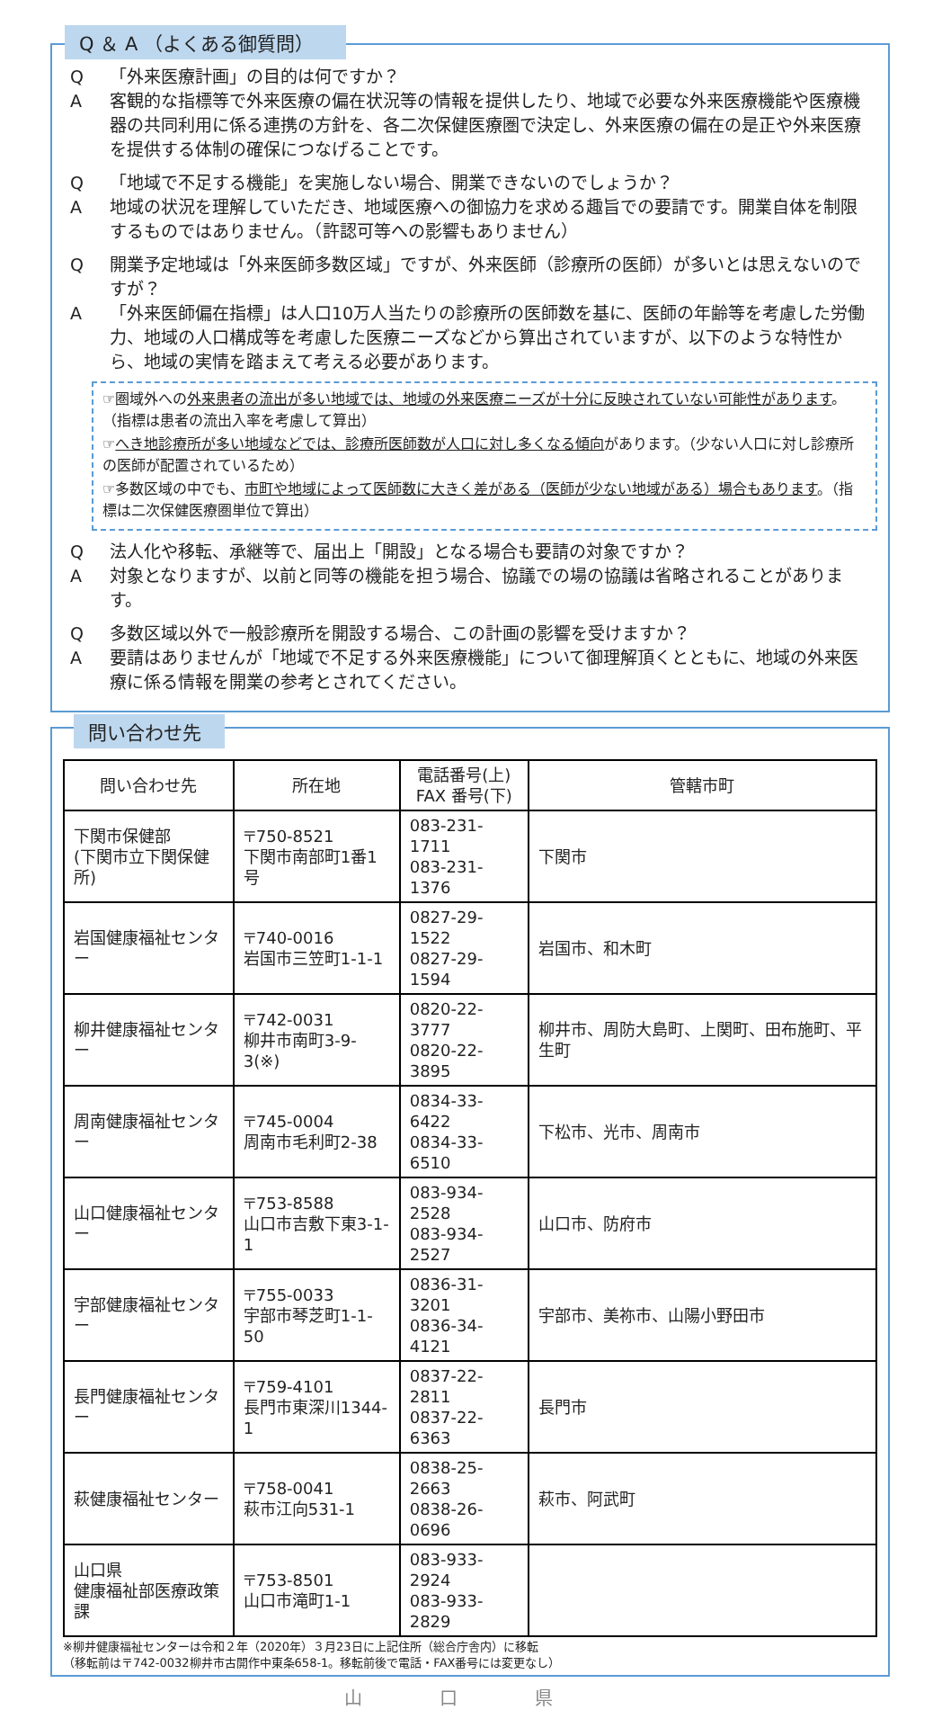Q ＆ A （よくある御質問）
Q 「外来医療計画」の目的は何ですか？
A客観的な指標等で外来医療の偏在状況等の情報を提供したり、地域で必要な外来医療機能や医療機器の共同利用に係る連携の方針を、各二次保健医療圏で決定し、外来医療の偏在の是正や外来医療を提供する体制の確保につなげることです。
Q 「地域で不足する機能」を実施しない場合、開業できないのでしょうか？
A地域の状況を理解していただき、地域医療への御協力を求める趣旨での要請です。開業自体を制限するものではありません。（許認可等への影響もありません）
Q開業予定地域は「外来医師多数区域」ですが、外来医師（診療所の医師）が多いとは思えないのですが？
A 「外来医師偏在指標」は人口10万人当たりの診療所の医師数を基に、医師の年齢等を考慮した労働力、地域の人口構成等を考慮した医療ニーズなどから算出されていますが、以下のような特性から、地域の実情を踏まえて考える必要があります。
☞圏域外への外来患者の流出が多い地域では、地域の外来医療ニーズが十分に反映されていない可能性があります。（指標は患者の流出入率を考慮して算出）
☞へき地診療所が多い地域などでは、診療所医師数が人口に対し多くなる傾向があります。（少ない人口に対し診療所の医師が配置されているため）
☞多数区域の中でも、市町や地域によって医師数に大きく差がある（医師が少ない地域がある）場合もあります。（指標は二次保健医療圏単位で算出）
Q法人化や移転、承継等で、届出上「開設」となる場合も要請の対象ですか？
A対象となりますが、以前と同等の機能を担う場合、協議での場の協議は省略されることがあります。
Q多数区域以外で一般診療所を開設する場合、この計画の影響を受けますか？
A要請はありませんが「地域で不足する外来医療機能」について御理解頂くとともに、地域の外来医療に係る情報を開業の参考とされてください。
問い合わせ先
| 問い合わせ先 | 所在地 | 電話番号(上) FAX 番号(下) | 管轄市町 |
| --- | --- | --- | --- |
| 下関市保健部 (下関市立下関保健所) | 〒750-8521 下関市南部町1番1号 | 083-231-1711 083-231-1376 | 下関市 |
| 岩国健康福祉センター | 〒740-0016 岩国市三笠町1-1-1 | 0827-29-1522 0827-29-1594 | 岩国市、和木町 |
| 柳井健康福祉センター | 〒742-0031 柳井市南町3-9-3(※) | 0820-22-3777 0820-22-3895 | 柳井市、周防大島町、上関町、田布施町、平生町 |
| 周南健康福祉センター | 〒745-0004 周南市毛利町2-38 | 0834-33-6422 0834-33-6510 | 下松市、光市、周南市 |
| 山口健康福祉センター | 〒753-8588 山口市吉敷下東3-1-1 | 083-934-2528 083-934-2527 | 山口市、防府市 |
| 宇部健康福祉センター | 〒755-0033 宇部市琴芝町1-1-50 | 0836-31-3201 0836-34-4121 | 宇部市、美祢市、山陽小野田市 |
| 長門健康福祉センター | 〒759-4101 長門市東深川1344-1 | 0837-22-2811 0837-22-6363 | 長門市 |
| 萩健康福祉センター | 〒758-0041 萩市江向531-1 | 0838-25-2663 0838-26-0696 | 萩市、阿武町 |
| 山口県 健康福祉部医療政策課 | 〒753-8501 山口市滝町1-1 | 083-933-2924 083-933-2829 | |
※柳井健康福祉センターは令和２年（2020年）３月23日に上記住所（総合庁舎内）に移転
（移転前は〒742-0032柳井市古開作中東条658-1。移転前後で電話・FAX番号には変更なし）
山 口 県